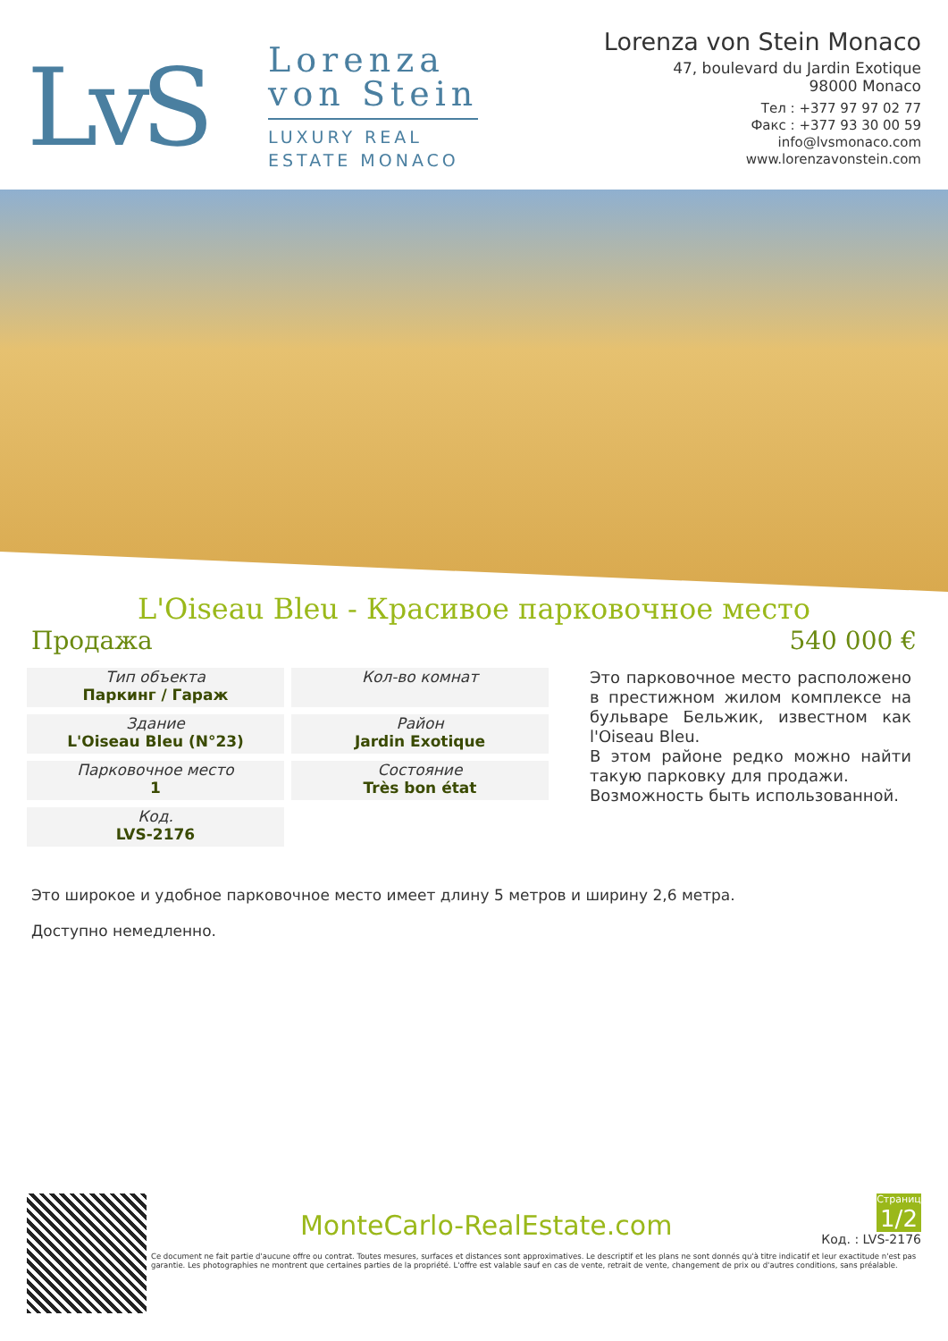LvS
Lorenza
von Stein
LUXURY REAL
ESTATE MONACO
Lorenza von Stein Monaco
47, boulevard du Jardin Exotique
98000 Monaco
Тел : +377 97 97 02 77
Факс : +377 93 30 00 59
info@lvsmonaco.com
www.lorenzavonstein.com
L'Oiseau Bleu - Красивое парковочное место
Продажа 540 000 €
Тип объекта
Паркинг / Гараж
Кол-во комнат
Здание
L'Oiseau Bleu (N°23)
Район
Jardin Exotique
Парковочное место
1
Состояние
Très bon état
Код.
LVS-2176
Это парковочное место расположено в престижном жилом комплексе на бульваре Бельжик, известном как l'Oiseau Bleu.
В этом районе редко можно найти такую парковку для продажи.
Возможность быть использованной.
Это широкое и удобное парковочное место имеет длину 5 метров и ширину 2,6 метра.
Доступно немедленно.
MonteCarlo-RealEstate.com
Страниц
1/2
Код. : LVS-2176
Ce document ne fait partie d'aucune offre ou contrat. Toutes mesures, surfaces et distances sont approximatives. Le descriptif et les plans ne sont donnés qu'à titre indicatif et leur exactitude n'est pas garantie. Les photographies ne montrent que certaines parties de la propriété. L'offre est valable sauf en cas de vente, retrait de vente, changement de prix ou d'autres conditions, sans préalable.